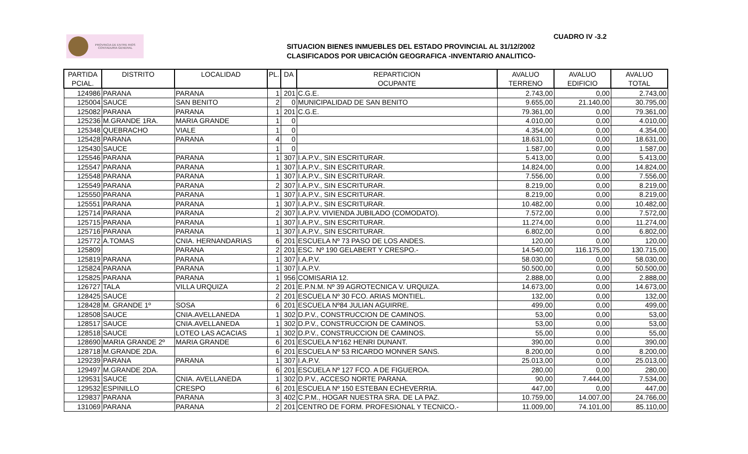PROVINCIA DE ENTRE RIOS
CONTADURIA GENERAL
CUADRO IV -3.2
SITUACION BIENES INMUEBLES DEL ESTADO PROVINCIAL AL 31/12/2002
CLASIFICADOS POR UBICACIÓN GEOGRAFICA -INVENTARIO ANALITICO-
| PARTIDA PCIAL. | DISTRITO | LOCALIDAD | PL. | DA | REPARTICION OCUPANTE | AVALUO TERRENO | AVALUO EDIFICIO | AVALUO TOTAL |
| --- | --- | --- | --- | --- | --- | --- | --- | --- |
| 124986 | PARANA | PARANA | 1 | 201 | C.G.E. | 2.743,00 | 0,00 | 2.743,00 |
| 125004 | SAUCE | SAN BENITO | 2 | 0 | MUNICIPALIDAD DE SAN BENITO | 9.655,00 | 21.140,00 | 30.795,00 |
| 125082 | PARANA | PARANA | 1 | 201 | C.G.E. | 79.361,00 | 0,00 | 79.361,00 |
| 125236 | M.GRANDE 1RA. | MARIA GRANDE | 1 | 0 | | 4.010,00 | 0,00 | 4.010,00 |
| 125348 | QUEBRACHO | VIALE | 1 | 0 | | 4.354,00 | 0,00 | 4.354,00 |
| 125428 | PARANA | PARANA | 4 | 0 | | 18.631,00 | 0,00 | 18.631,00 |
| 125430 | SAUCE | | 1 | 0 | | 1.587,00 | 0,00 | 1.587,00 |
| 125546 | PARANA | PARANA | 1 | 307 | I.A.P.V., SIN ESCRITURAR. | 5.413,00 | 0,00 | 5.413,00 |
| 125547 | PARANA | PARANA | 1 | 307 | I.A.P.V., SIN ESCRITURAR. | 14.824,00 | 0,00 | 14.824,00 |
| 125548 | PARANA | PARANA | 1 | 307 | I.A.P.V., SIN ESCRITURAR. | 7.556,00 | 0,00 | 7.556,00 |
| 125549 | PARANA | PARANA | 2 | 307 | I.A.P.V., SIN ESCRITURAR. | 8.219,00 | 0,00 | 8.219,00 |
| 125550 | PARANA | PARANA | 1 | 307 | I.A.P.V., SIN ESCRITURAR. | 8.219,00 | 0,00 | 8.219,00 |
| 125551 | PARANA | PARANA | 1 | 307 | I.A.P.V., SIN ESCRITURAR. | 10.482,00 | 0,00 | 10.482,00 |
| 125714 | PARANA | PARANA | 2 | 307 | I.A.P.V. VIVIENDA JUBILADO (COMODATO). | 7.572,00 | 0,00 | 7.572,00 |
| 125715 | PARANA | PARANA | 1 | 307 | I.A.P.V., SIN ESCRITURAR. | 11.274,00 | 0,00 | 11.274,00 |
| 125716 | PARANA | PARANA | 1 | 307 | I.A.P.V., SIN ESCRITURAR. | 6.802,00 | 0,00 | 6.802,00 |
| 125772 | A.TOMAS | CNIA. HERNANDARIAS | 6 | 201 | ESCUELA Nº 73 PASO DE LOS ANDES. | 120,00 | 0,00 | 120,00 |
| 125809 | | PARANA | 2 | 201 | ESC. Nº 190 GELABERT Y CRESPO.- | 14.540,00 | 116.175,00 | 130.715,00 |
| 125819 | PARANA | PARANA | 1 | 307 | I.A.P.V. | 58.030,00 | 0,00 | 58.030,00 |
| 125824 | PARANA | PARANA | 1 | 307 | I.A.P.V. | 50.500,00 | 0,00 | 50.500,00 |
| 125825 | PARANA | PARANA | 1 | 956 | COMISARIA 12. | 2.888,00 | 0,00 | 2.888,00 |
| 126727 | TALA | VILLA URQUIZA | 2 | 201 | E.P.N.M. Nº 39 AGROTECNICA V. URQUIZA. | 14.673,00 | 0,00 | 14.673,00 |
| 128425 | SAUCE | | 2 | 201 | ESCUELA Nº 30 FCO. ARIAS MONTIEL. | 132,00 | 0,00 | 132,00 |
| 128428 | M. GRANDE 1º | SOSA | 6 | 201 | ESCUELA Nº84 JULIAN AGUIRRE. | 499,00 | 0,00 | 499,00 |
| 128508 | SAUCE | CNIA.AVELLANEDA | 1 | 302 | D.P.V., CONSTRUCCION DE CAMINOS. | 53,00 | 0,00 | 53,00 |
| 128517 | SAUCE | CNIA.AVELLANEDA | 1 | 302 | D.P.V., CONSTRUCCION DE CAMINOS. | 53,00 | 0,00 | 53,00 |
| 128518 | SAUCE | LOTEO LAS ACACIAS | 1 | 302 | D.P.V., CONSTRUCCION DE CAMINOS. | 55,00 | 0,00 | 55,00 |
| 128690 | MARIA GRANDE 2º | MARIA GRANDE | 6 | 201 | ESCUELA Nº162 HENRI DUNANT. | 390,00 | 0,00 | 390,00 |
| 128718 | M.GRANDE 2DA. | | 6 | 201 | ESCUELA Nº 53 RICARDO MONNER SANS. | 8.200,00 | 0,00 | 8.200,00 |
| 129239 | PARANA | PARANA | 1 | 307 | I.A.P.V. | 25.013,00 | 0,00 | 25.013,00 |
| 129497 | M.GRANDE 2DA. | | 6 | 201 | ESCUELA Nº 127 FCO. A DE FIGUEROA. | 280,00 | 0,00 | 280,00 |
| 129531 | SAUCE | CNIA. AVELLANEDA | 1 | 302 | D.P.V., ACCESO NORTE PARANA. | 90,00 | 7.444,00 | 7.534,00 |
| 129532 | ESPINILLO | CRESPO | 6 | 201 | ESCUELA Nº 150 ESTEBAN ECHEVERRIA. | 447,00 | 0,00 | 447,00 |
| 129837 | PARANA | PARANA | 3 | 402 | C.P.M., HOGAR NUESTRA SRA. DE LA PAZ. | 10.759,00 | 14.007,00 | 24.766,00 |
| 131069 | PARANA | PARANA | 2 | 201 | CENTRO DE FORM. PROFESIONAL Y TECNICO.- | 11.009,00 | 74.101,00 | 85.110,00 |